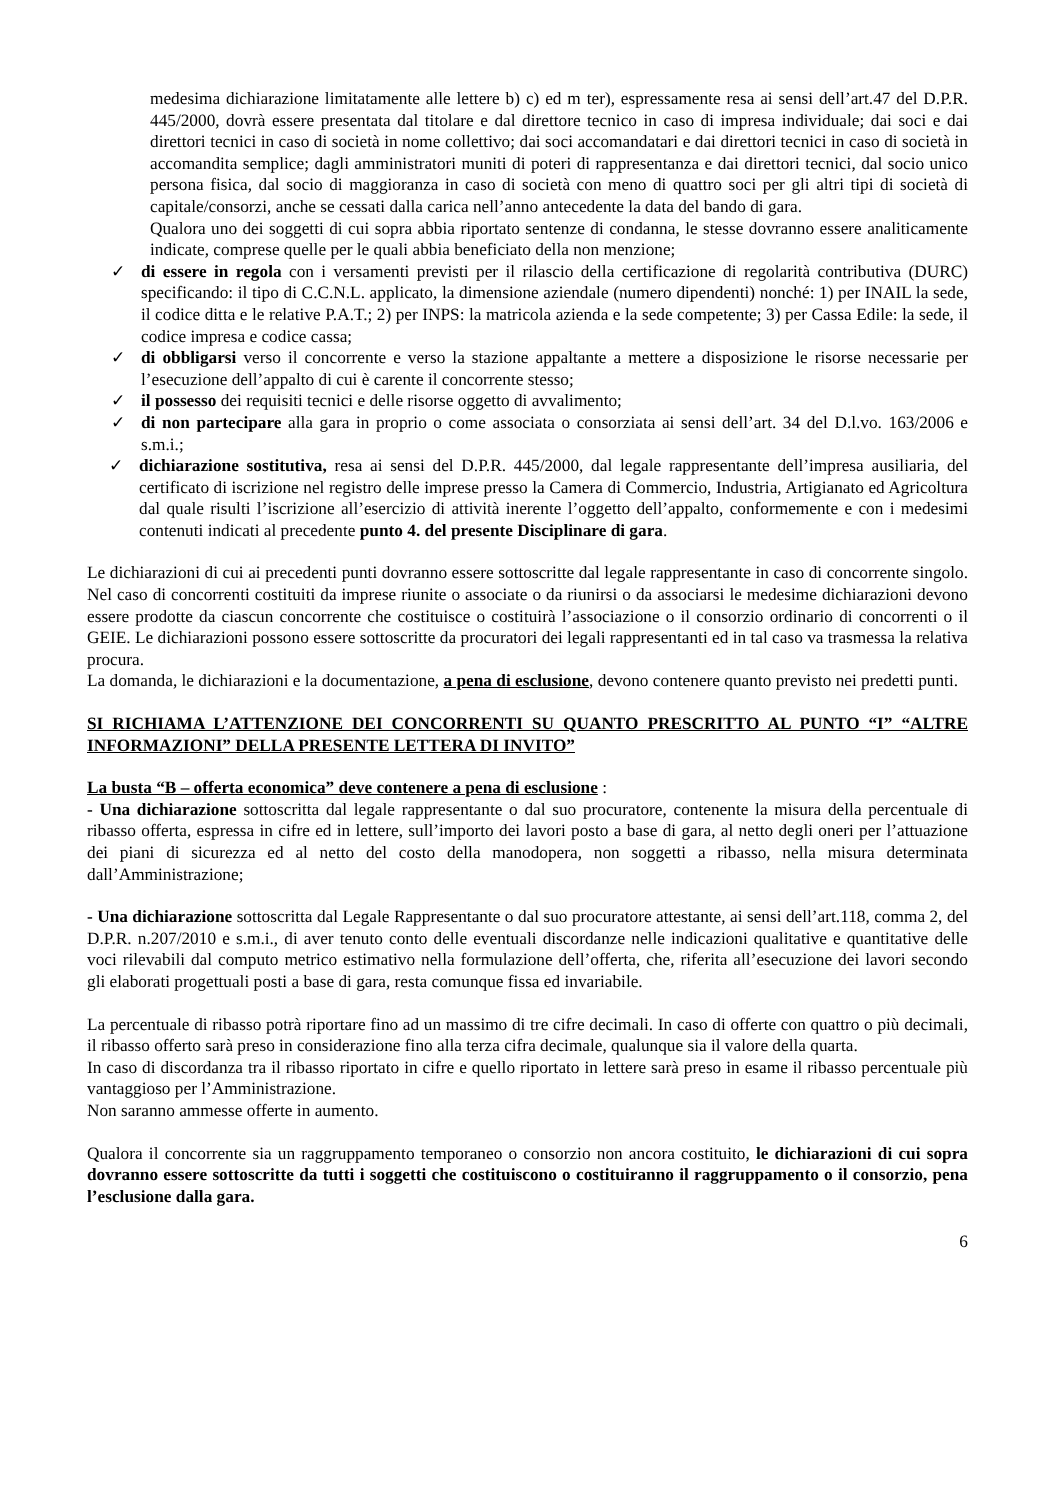medesima dichiarazione limitatamente alle lettere b) c) ed m ter), espressamente resa ai sensi dell’art.47 del D.P.R. 445/2000, dovrà essere presentata dal titolare e dal direttore tecnico in caso di impresa individuale; dai soci e dai direttori tecnici in caso di società in nome collettivo; dai soci accomandatari e dai direttori tecnici in caso di società in accomandita semplice; dagli amministratori muniti di poteri di rappresentanza e dai direttori tecnici, dal socio unico persona fisica, dal socio di maggioranza in caso di società con meno di quattro soci per gli altri tipi di società di capitale/consorzi, anche se cessati dalla carica nell’anno antecedente la data del bando di gara.
Qualora uno dei soggetti di cui sopra abbia riportato sentenze di condanna, le stesse dovranno essere analiticamente indicate, comprese quelle per le quali abbia beneficiato della non menzione;
✓ di essere in regola con i versamenti previsti per il rilascio della certificazione di regolarità contributiva (DURC) specificando: il tipo di C.C.N.L. applicato, la dimensione aziendale (numero dipendenti) nonché: 1) per INAIL la sede, il codice ditta e le relative P.A.T.; 2) per INPS: la matricola azienda e la sede competente; 3) per Cassa Edile: la sede, il codice impresa e codice cassa;
✓ di obbligarsi verso il concorrente e verso la stazione appaltante a mettere a disposizione le risorse necessarie per l’esecuzione dell’appalto di cui è carente il concorrente stesso;
✓ il possesso dei requisiti tecnici e delle risorse oggetto di avvalimento;
✓ di non partecipare alla gara in proprio o come associata o consorziata ai sensi dell’art. 34 del D.l.vo. 163/2006 e s.m.i.;
✓ dichiarazione sostitutiva, resa ai sensi del D.P.R. 445/2000, dal legale rappresentante dell’impresa ausiliaria, del certificato di iscrizione nel registro delle imprese presso la Camera di Commercio, Industria, Artigianato ed Agricoltura dal quale risulti l’iscrizione all’esercizio di attività inerente l’oggetto dell’appalto, conformemente e con i medesimi contenuti indicati al precedente punto 4. del presente Disciplinare di gara.
Le dichiarazioni di cui ai precedenti punti dovranno essere sottoscritte dal legale rappresentante in caso di concorrente singolo. Nel caso di concorrenti costituiti da imprese riunite o associate o da riunirsi o da associarsi le medesime dichiarazioni devono essere prodotte da ciascun concorrente che costituisce o costituirà l’associazione o il consorzio ordinario di concorrenti o il GEIE. Le dichiarazioni possono essere sottoscritte da procuratori dei legali rappresentanti ed in tal caso va trasmessa la relativa procura.
La domanda, le dichiarazioni e la documentazione, a pena di esclusione, devono contenere quanto previsto nei predetti punti.
SI RICHIAMA L’ATTENZIONE DEI CONCORRENTI SU QUANTO PRESCRITTO AL PUNTO “I” “ALTRE INFORMAZIONI” DELLA PRESENTE LETTERA DI INVITO”
La busta “B – offerta economica” deve contenere a pena di esclusione :
- Una dichiarazione sottoscritta dal legale rappresentante o dal suo procuratore, contenente la misura della percentuale di ribasso offerta, espressa in cifre ed in lettere, sull’importo dei lavori posto a base di gara, al netto degli oneri per l’attuazione dei piani di sicurezza ed al netto del costo della manodopera, non soggetti a ribasso, nella misura determinata dall’Amministrazione;
- Una dichiarazione sottoscritta dal Legale Rappresentante o dal suo procuratore attestante, ai sensi dell’art.118, comma 2, del D.P.R. n.207/2010 e s.m.i., di aver tenuto conto delle eventuali discordanze nelle indicazioni qualitative e quantitative delle voci rilevabili dal computo metrico estimativo nella formulazione dell’offerta, che, riferita all’esecuzione dei lavori secondo gli elaborati progettuali posti a base di gara, resta comunque fissa ed invariabile.
La percentuale di ribasso potrà riportare fino ad un massimo di tre cifre decimali. In caso di offerte con quattro o più decimali, il ribasso offerto sarà preso in considerazione fino alla terza cifra decimale, qualunque sia il valore della quarta.
In caso di discordanza tra il ribasso riportato in cifre e quello riportato in lettere sarà preso in esame il ribasso percentuale più vantaggioso per l’Amministrazione.
Non saranno ammesse offerte in aumento.
Qualora il concorrente sia un raggruppamento temporaneo o consorzio non ancora costituito, le dichiarazioni di cui sopra dovranno essere sottoscritte da tutti i soggetti che costituiscono o costituiranno il raggruppamento o il consorzio, pena l’esclusione dalla gara.
6